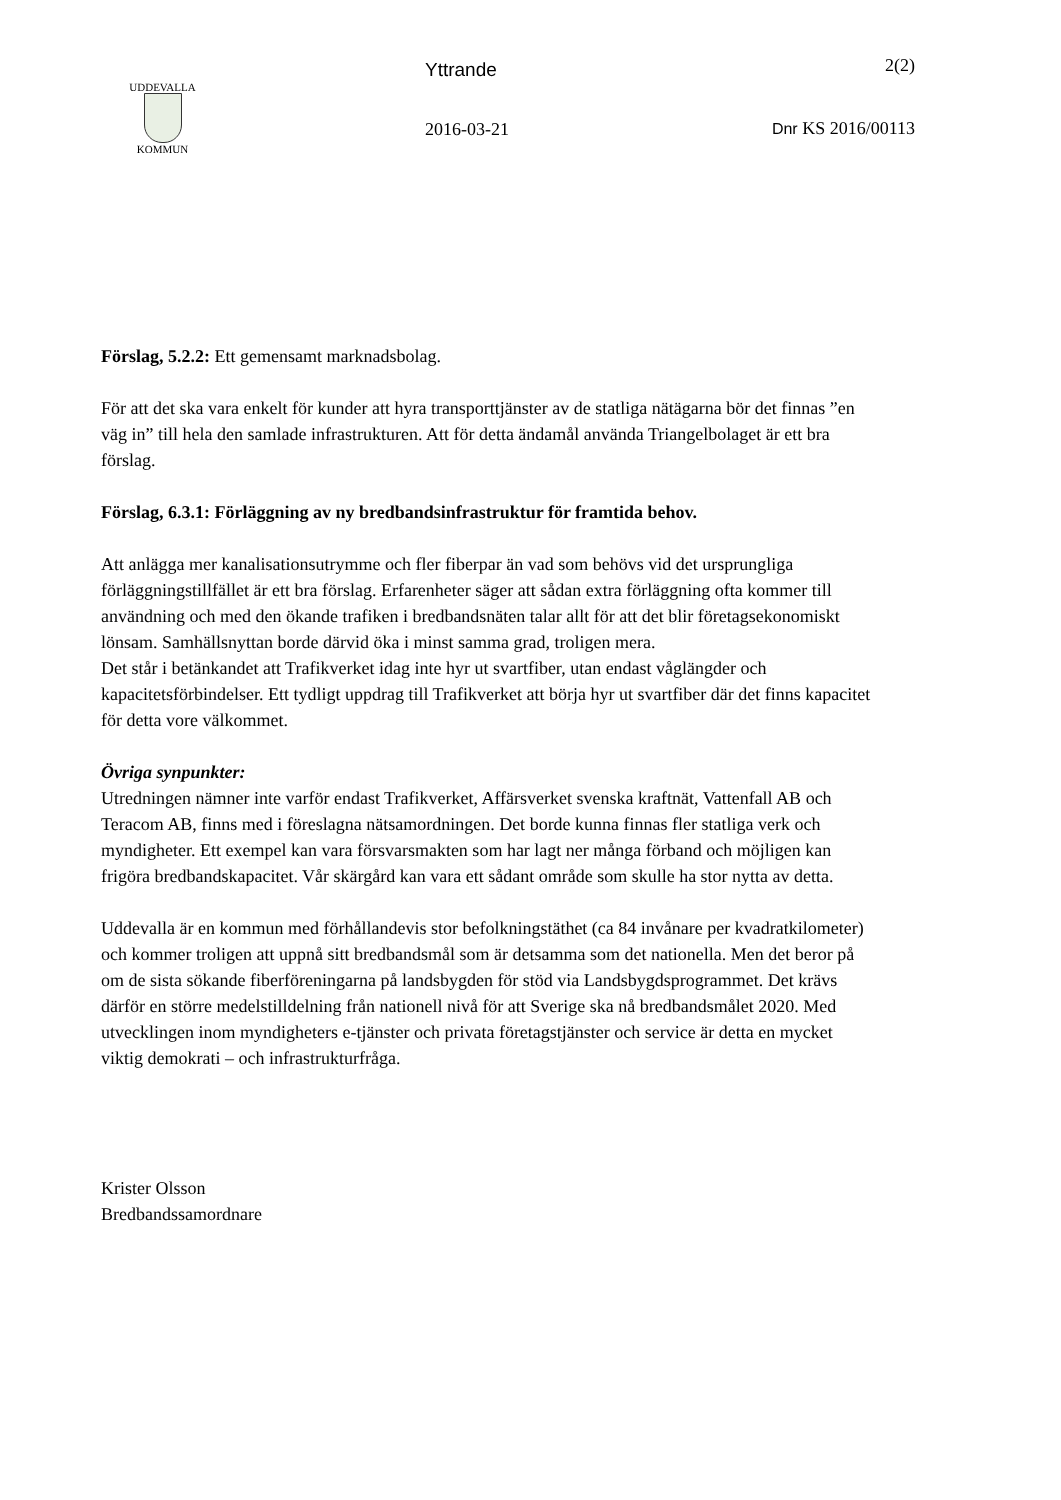UDDEVALLA
KOMMUN
Yttrande
2016-03-21
2(2)
Dnr KS 2016/00113
Förslag, 5.2.2: Ett gemensamt marknadsbolag.
För att det ska vara enkelt för kunder att hyra transporttjänster av de statliga nätägarna bör det finnas ”en väg in” till hela den samlade infrastrukturen. Att för detta ändamål använda Triangelbolaget är ett bra förslag.
Förslag, 6.3.1: Förläggning av ny bredbandsinfrastruktur för framtida behov.
Att anlägga mer kanalisationsutrymme och fler fiberpar än vad som behövs vid det ursprungliga förläggningstillfället är ett bra förslag. Erfarenheter säger att sådan extra förläggning ofta kommer till användning och med den ökande trafiken i bredbandsnäten talar allt för att det blir företagsekonomiskt lönsam. Samhällsnyttan borde därvid öka i minst samma grad, troligen mera.
Det står i betänkandet att Trafikverket idag inte hyr ut svartfiber, utan endast våglängder och kapacitetsförbindelser. Ett tydligt uppdrag till Trafikverket att börja hyr ut svartfiber där det finns kapacitet för detta vore välkommet.
Övriga synpunkter:
Utredningen nämner inte varför endast Trafikverket, Affärsverket svenska kraftnät, Vattenfall AB och Teracom AB, finns med i föreslagna nätsamordningen. Det borde kunna finnas fler statliga verk och myndigheter. Ett exempel kan vara försvarsmakten som har lagt ner många förband och möjligen kan frigöra bredbandskapacitet. Vår skärgård kan vara ett sådant område som skulle ha stor nytta av detta.
Uddevalla är en kommun med förhållandevis stor befolkningstäthet (ca 84 invånare per kvadratkilometer) och kommer troligen att uppnå sitt bredbandsmål som är detsamma som det nationella. Men det beror på om de sista sökande fiberföreningarna på landsbygden för stöd via Landsbygdsprogrammet. Det krävs därför en större medelstilldelning från nationell nivå för att Sverige ska nå bredbandsmålet 2020. Med utvecklingen inom myndigheters e-tjänster och privata företagstjänster och service är detta en mycket viktig demokrati – och infrastrukturfråga.
Krister Olsson
Bredbandssamordnare